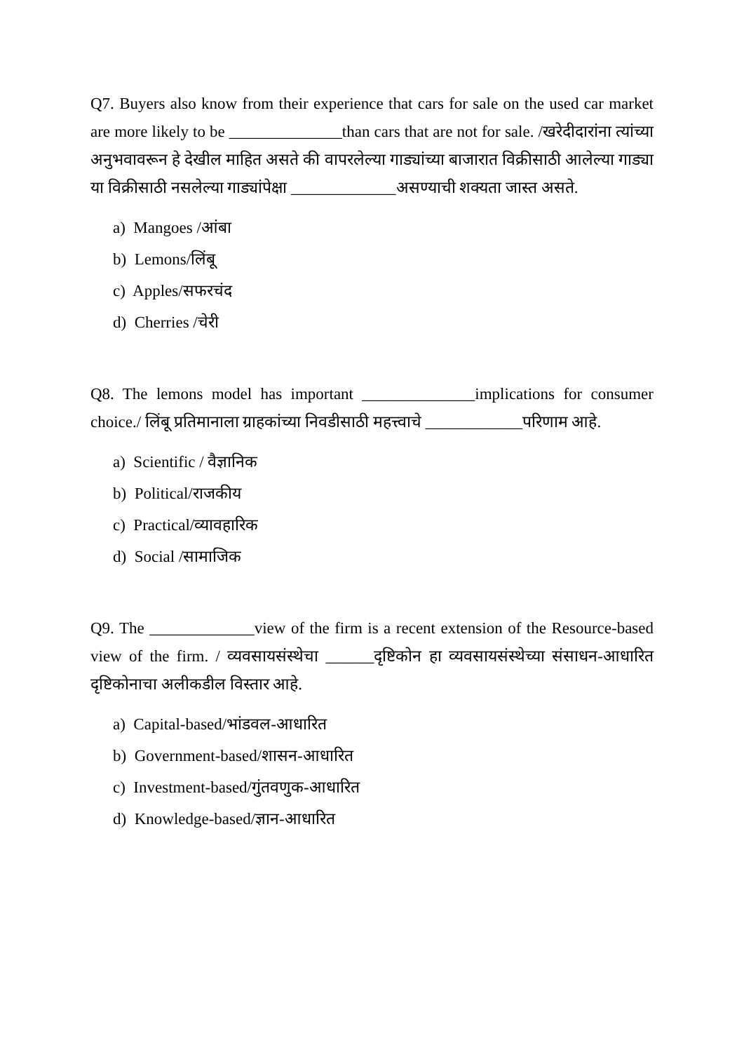Q7. Buyers also know from their experience that cars for sale on the used car market are more likely to be ______________than cars that are not for sale. /खरेदीदारांना त्यांच्या अनुभवावरून हे देखील माहित असते की वापरलेल्या गाड्यांच्या बाजारात विक्रीसाठी आलेल्या गाड्या या विक्रीसाठी नसलेल्या गाड्यांपेक्षा _____________असण्याची शक्यता जास्त असते.
a) Mangoes /आंबा
b) Lemons/लिंबू
c) Apples/सफरचंद
d) Cherries /चेरी
Q8. The lemons model has important ______________implications for consumer choice./ लिंबू प्रतिमानाला ग्राहकांच्या निवडीसाठी महत्त्वाचे ____________परिणाम आहे.
a) Scientific / वैज्ञानिक
b) Political/राजकीय
c) Practical/व्यावहारिक
d) Social /सामाजिक
Q9. The _____________view of the firm is a recent extension of the Resource-based view of the firm. / व्यवसायसंस्थेचा ______दृष्टिकोन हा व्यवसायसंस्थेच्या संसाधन-आधारित दृष्टिकोनाचा अलीकडील विस्तार आहे.
a) Capital-based/भांडवल-आधारित
b) Government-based/शासन-आधारित
c) Investment-based/गुंतवणुक-आधारित
d) Knowledge-based/ज्ञान-आधारित